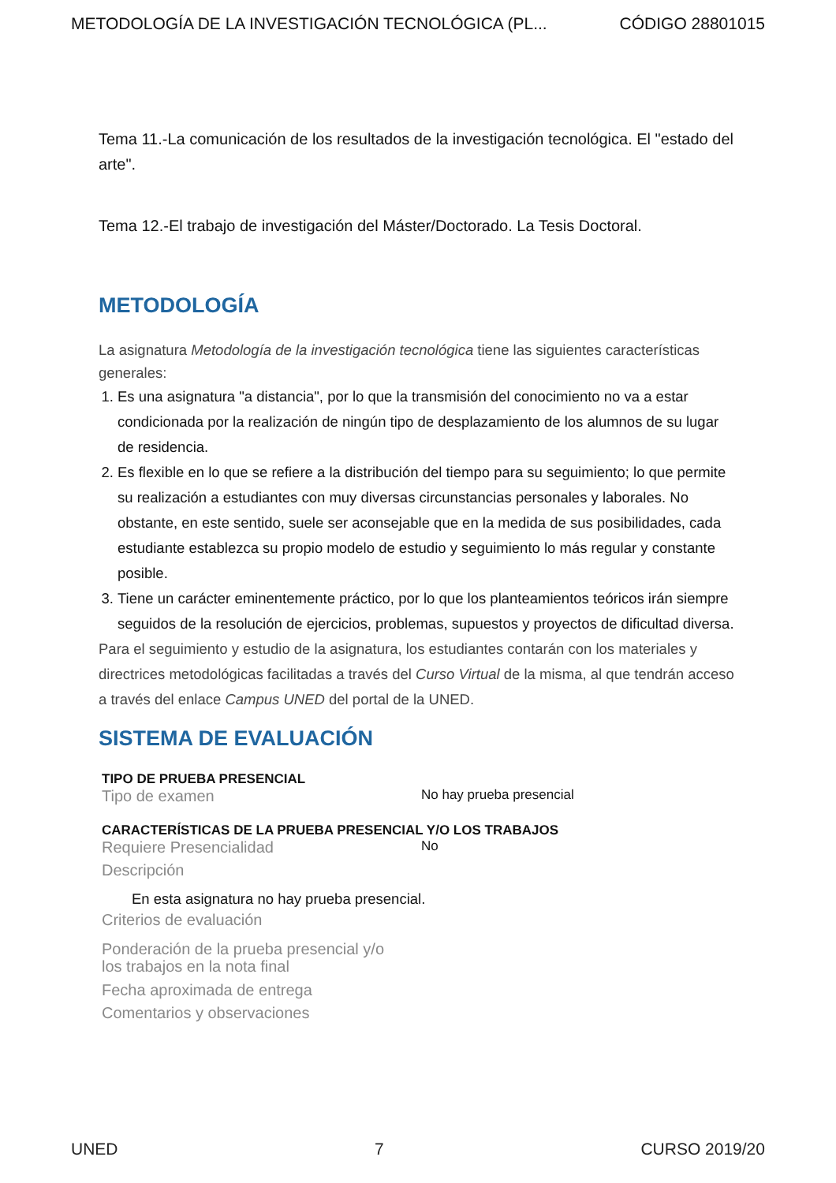METODOLOGÍA DE LA INVESTIGACIÓN TECNOLÓGICA (PL... CÓDIGO 28801015
Tema 11.-La comunicación de los resultados de la investigación tecnológica. El "estado del arte".
Tema 12.-El trabajo de investigación del Máster/Doctorado. La Tesis Doctoral.
METODOLOGÍA
La asignatura Metodología de la investigación tecnológica tiene las siguientes características generales:
1. Es una asignatura "a distancia", por lo que la transmisión del conocimiento no va a estar condicionada por la realización de ningún tipo de desplazamiento de los alumnos de su lugar de residencia.
2. Es flexible en lo que se refiere a la distribución del tiempo para su seguimiento; lo que permite su realización a estudiantes con muy diversas circunstancias personales y laborales. No obstante, en este sentido, suele ser aconsejable que en la medida de sus posibilidades, cada estudiante establezca su propio modelo de estudio y seguimiento lo más regular y constante posible.
3. Tiene un carácter eminentemente práctico, por lo que los planteamientos teóricos irán siempre seguidos de la resolución de ejercicios, problemas, supuestos y proyectos de dificultad diversa.
Para el seguimiento y estudio de la asignatura, los estudiantes contarán con los materiales y directrices metodológicas facilitadas a través del Curso Virtual de la misma, al que tendrán acceso a través del enlace Campus UNED del portal de la UNED.
SISTEMA DE EVALUACIÓN
TIPO DE PRUEBA PRESENCIAL
Tipo de examen No hay prueba presencial
CARACTERÍSTICAS DE LA PRUEBA PRESENCIAL Y/O LOS TRABAJOS
Requiere Presencialidad No
Descripción
En esta asignatura no hay prueba presencial.
Criterios de evaluación
Ponderación de la prueba presencial y/o
los trabajos en la nota final
Fecha aproximada de entrega
Comentarios y observaciones
UNED 7 CURSO 2019/20